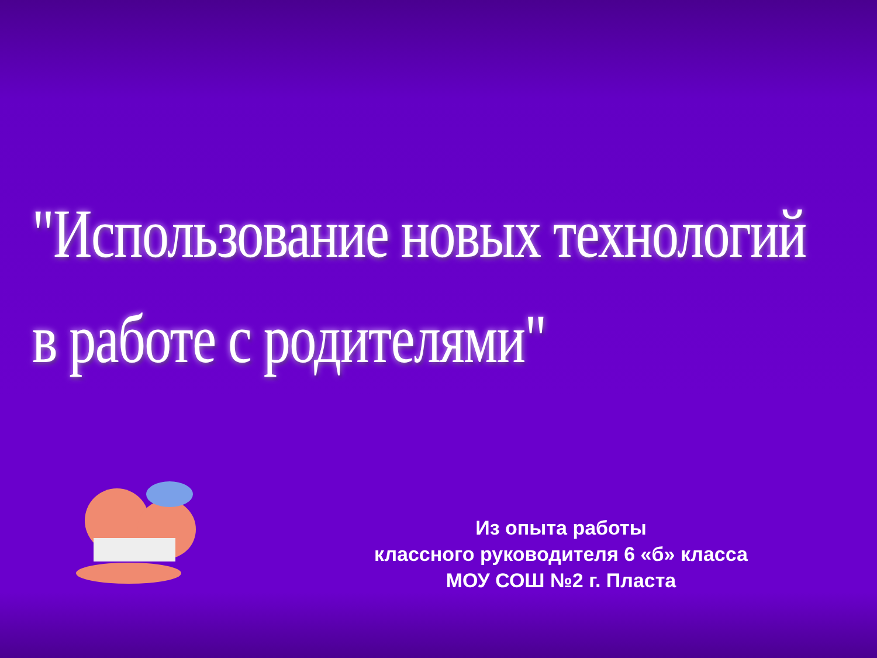"Использование новых технологий
в работе с родителями"
Из опыта работы
классного руководителя 6 «б» класса
МОУ СОШ №2 г. Пласта